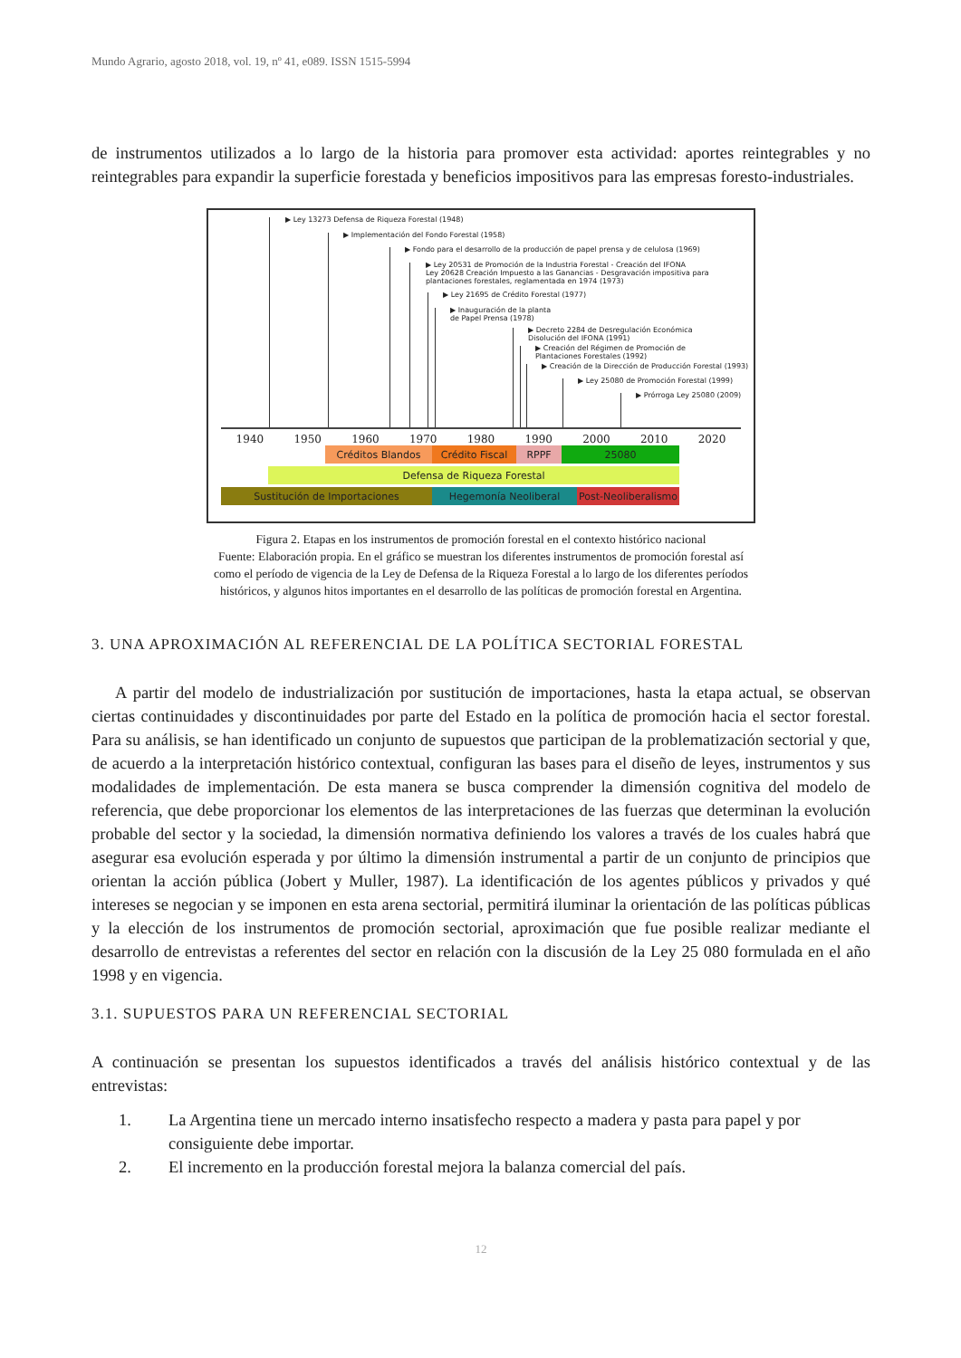Mundo Agrario, agosto 2018, vol. 19, nº 41, e089. ISSN 1515-5994
de instrumentos utilizados a lo largo de la historia para promover esta actividad: aportes reintegrables y no reintegrables para expandir la superficie forestada y beneficios impositivos para las empresas foresto-industriales.
▶ Ley 13273 Defensa de Riqueza Forestal (1948)
▶ Implementación del Fondo Forestal (1958)
▶ Fondo para el desarrollo de la producción de papel prensa y de celulosa (1969)
▶ Ley 20531 de Promoción de la Industria Forestal - Creación del IFONA
Ley 20628 Creación Impuesto a las Ganancias - Desgravación impositiva para
plantaciones forestales, reglamentada en 1974 (1973)
▶ Ley 21695 de Crédito Forestal (1977)
▶ Inauguración de la planta
de Papel Prensa (1978)
▶ Decreto 2284 de Desregulación Económica
Disolución del IFONA (1991)
▶ Creación del Régimen de Promoción de
Plantaciones Forestales (1992)
▶ Creación de la Dirección de Producción Forestal (1993)
▶ Ley 25080 de Promoción Forestal (1999)
▶ Prórroga Ley 25080 (2009)
1940 1950 1960 1970 1980 1990 2000 2010 2020
Créditos Blandos Crédito Fiscal RPPF 25080
Defensa de Riqueza Forestal
Sustitución de Importaciones Hegemonía Neoliberal
Post-Neoliberalismo
Figura 2. Etapas en los instrumentos de promoción forestal en el contexto histórico nacional
Fuente: Elaboración propia. En el gráfico se muestran los diferentes instrumentos de promoción forestal así
como el período de vigencia de la Ley de Defensa de la Riqueza Forestal a lo largo de los diferentes períodos
históricos, y algunos hitos importantes en el desarrollo de las políticas de promoción forestal en Argentina.
3. UNA APROXIMACIÓN AL REFERENCIAL DE LA POLÍTICA SECTORIAL FORESTAL
A partir del modelo de industrialización por sustitución de importaciones, hasta la etapa actual, se observan ciertas continuidades y discontinuidades por parte del Estado en la política de promoción hacia el sector forestal. Para su análisis, se han identificado un conjunto de supuestos que participan de la problematización sectorial y que, de acuerdo a la interpretación histórico contextual, configuran las bases para el diseño de leyes, instrumentos y sus modalidades de implementación. De esta manera se busca comprender la dimensión cognitiva del modelo de referencia, que debe proporcionar los elementos de las interpretaciones de las fuerzas que determinan la evolución probable del sector y la sociedad, la dimensión normativa definiendo los valores a través de los cuales habrá que asegurar esa evolución esperada y por último la dimensión instrumental a partir de un conjunto de principios que orientan la acción pública (Jobert y Muller, 1987). La identificación de los agentes públicos y privados y qué intereses se negocian y se imponen en esta arena sectorial, permitirá iluminar la orientación de las políticas públicas y la elección de los instrumentos de promoción sectorial, aproximación que fue posible realizar mediante el desarrollo de entrevistas a referentes del sector en relación con la discusión de la Ley 25 080 formulada en el año 1998 y en vigencia.
3.1. SUPUESTOS PARA UN REFERENCIAL SECTORIAL
A continuación se presentan los supuestos identificados a través del análisis histórico contextual y de las entrevistas:
1. La Argentina tiene un mercado interno insatisfecho respecto a madera y pasta para papel y por
consiguiente debe importar.
2. El incremento en la producción forestal mejora la balanza comercial del país.
12